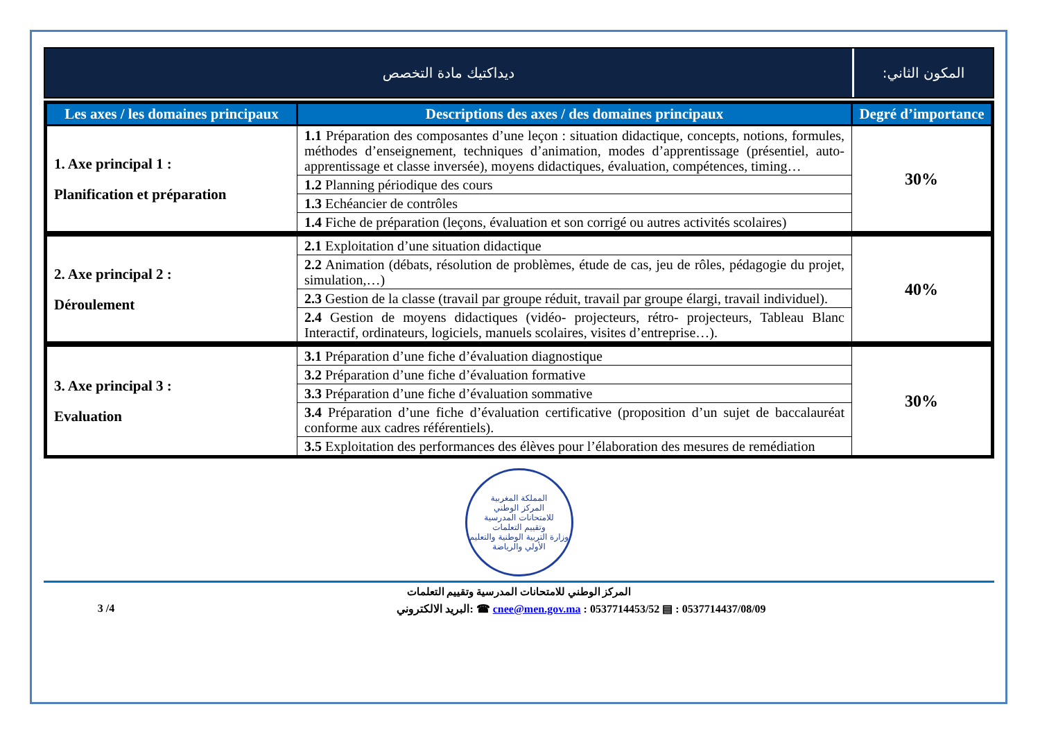ديداكتيك مادة التخصص المكون الثاني:
| Les axes / les domaines principaux | Descriptions des axes / des domaines principaux | Degré d’importance |
| --- | --- | --- |
| 1. Axe principal 1 : Planification et préparation | 1.1 Préparation des composantes d’une leçon : situation didactique, concepts, notions, formules, méthodes d’enseignement, techniques d’animation, modes d’apprentissage (présentiel, auto-apprentissage et classe inversée), moyens didactiques, évaluation, compétences, timing… | 30% |
| | 1.2 Planning périodique des cours | |
| | 1.3 Echéancier de contrôles | |
| | 1.4 Fiche de préparation (leçons, évaluation et son corrigé ou autres activités scolaires) | |
| 2. Axe principal 2 : Déroulement | 2.1 Exploitation d’une situation didactique | 40% |
| | 2.2 Animation (débats, résolution de problèmes, étude de cas, jeu de rôles, pédagogie du projet, simulation,…) | |
| | 2.3 Gestion de la classe (travail par groupe réduit, travail par groupe élargi, travail individuel). | |
| | 2.4 Gestion de moyens didactiques (vidéo- projecteurs, rétro- projecteurs, Tableau Blanc Interactif, ordinateurs, logiciels, manuels scolaires, visites d’entreprise…). | |
| 3. Axe principal 3 : Evaluation | 3.1 Préparation d’une fiche d’évaluation diagnostique | 30% |
| | 3.2 Préparation d’une fiche d’évaluation formative | |
| | 3.3 Préparation d’une fiche d’évaluation sommative | |
| | 3.4 Préparation d’une fiche d’évaluation certificative (proposition d’un sujet de baccalauréat conforme aux cadres référentiels). | |
| | 3.5 Exploitation des performances des élèves pour l’élaboration des mesures de remédiation | |
المملكة المغربية
المركز الوطني
للامتحانات المدرسية
وتقييم التعلمات
وزارة التربية الوطنية والتعليم الأولي والرياضة
المركز الوطني للامتحانات المدرسية وتقييم التعلمات
3 /4 البريد الالكتروني: ☎ cnee@men.gov.ma : 0537714453/52 ▤ : 0537714437/08/09